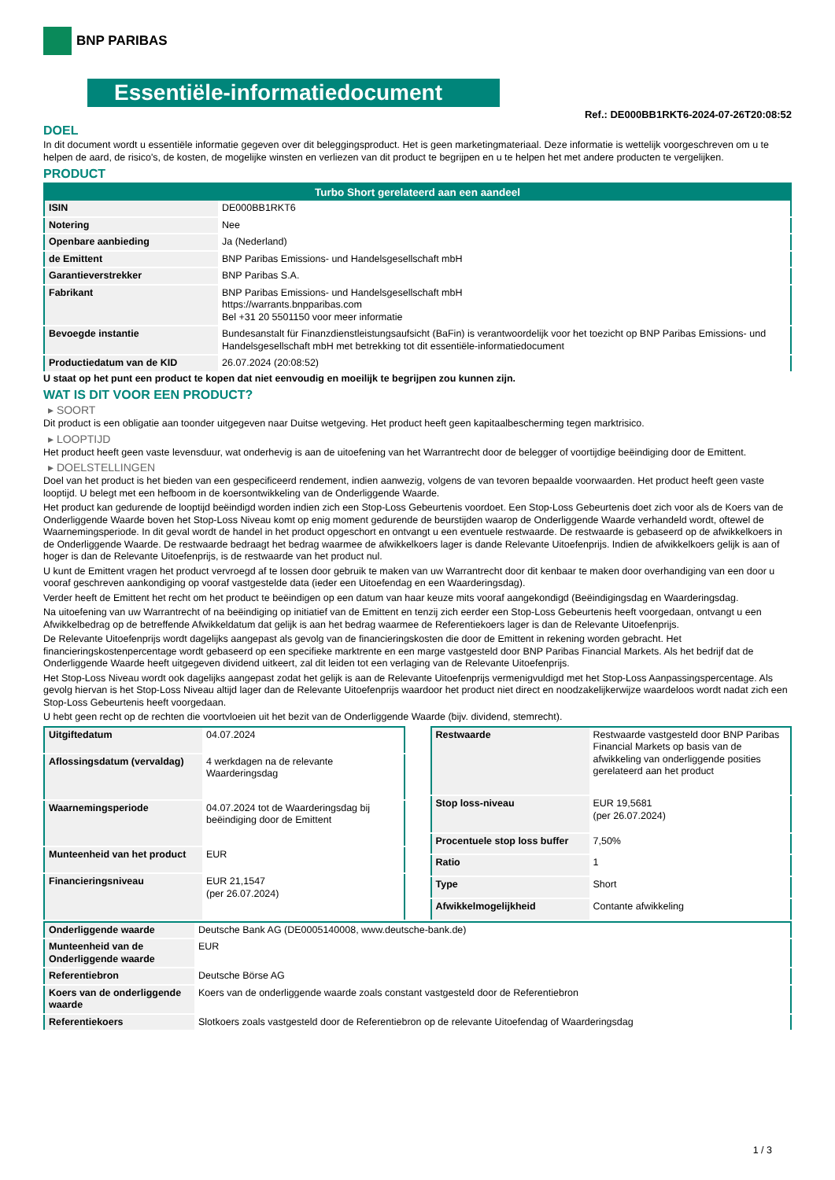BNP PARIBAS
Essentiële-informatiedocument
Ref.: DE000BB1RKT6-2024-07-26T20:08:52
DOEL
In dit document wordt u essentiële informatie gegeven over dit beleggingsproduct. Het is geen marketingmateriaal. Deze informatie is wettelijk voorgeschreven om u te helpen de aard, de risico's, de kosten, de mogelijke winsten en verliezen van dit product te begrijpen en u te helpen het met andere producten te vergelijken.
PRODUCT
| Turbo Short gerelateerd aan een aandeel | |
| --- | --- |
| ISIN | DE000BB1RKT6 |
| Notering | Nee |
| Openbare aanbieding | Ja (Nederland) |
| de Emittent | BNP Paribas Emissions- und Handelsgesellschaft mbH |
| Garantieverstrekker | BNP Paribas S.A. |
| Fabrikant | BNP Paribas Emissions- und Handelsgesellschaft mbH https://warrants.bnpparibas.com Bel +31 20 5501150 voor meer informatie |
| Bevoegde instantie | Bundesanstalt für Finanzdienstleistungsaufsicht (BaFin) is verantwoordelijk voor het toezicht op BNP Paribas Emissions- und Handelsgesellschaft mbH met betrekking tot dit essentiële-informatiedocument |
| Productiedatum van de KID | 26.07.2024 (20:08:52) |
U staat op het punt een product te kopen dat niet eenvoudig en moeilijk te begrijpen zou kunnen zijn.
WAT IS DIT VOOR EEN PRODUCT?
▸ SOORT
Dit product is een obligatie aan toonder uitgegeven naar Duitse wetgeving. Het product heeft geen kapitaalbescherming tegen marktrisico.
▸ LOOPTIJD
Het product heeft geen vaste levensduur, wat onderhevig is aan de uitoefening van het Warrantrecht door de belegger of voortijdige beëindiging door de Emittent.
▸ DOELSTELLINGEN
Doel van het product is het bieden van een gespecificeerd rendement, indien aanwezig, volgens de van tevoren bepaalde voorwaarden. Het product heeft geen vaste looptijd. U belegt met een hefboom in de koersontwikkeling van de Onderliggende Waarde.
Het product kan gedurende de looptijd beëindigd worden indien zich een Stop-Loss Gebeurtenis voordoet. Een Stop-Loss Gebeurtenis doet zich voor als de Koers van de Onderliggende Waarde boven het Stop-Loss Niveau komt op enig moment gedurende de beurstijden waarop de Onderliggende Waarde verhandeld wordt, oftewel de Waarnemingsperiode. In dit geval wordt de handel in het product opgeschort en ontvangt u een eventuele restwaarde. De restwaarde is gebaseerd op de afwikkelkoers in de Onderliggende Waarde. De restwaarde bedraagt het bedrag waarmee de afwikkelkoers lager is dande Relevante Uitoefenprijs. Indien de afwikkelkoers gelijk is aan of hoger is dan de Relevante Uitoefenprijs, is de restwaarde van het product nul.
U kunt de Emittent vragen het product vervroegd af te lossen door gebruik te maken van uw Warrantrecht door dit kenbaar te maken door overhandiging van een door u vooraf geschreven aankondiging op vooraf vastgestelde data (ieder een Uitoefendag en een Waarderingsdag).
Verder heeft de Emittent het recht om het product te beëindigen op een datum van haar keuze mits vooraf aangekondigd (Beëindigingsdag en Waarderingsdag.
Na uitoefening van uw Warrantrecht of na beëindiging op initiatief van de Emittent en tenzij zich eerder een Stop-Loss Gebeurtenis heeft voorgedaan, ontvangt u een Afwikkelbedrag op de betreffende Afwikkeldatum dat gelijk is aan het bedrag waarmee de Referentiekoers lager is dan de Relevante Uitoefenprijs.
De Relevante Uitoefenprijs wordt dagelijks aangepast als gevolg van de financieringskosten die door de Emittent in rekening worden gebracht. Het financieringskostenpercentage wordt gebaseerd op een specifieke marktrente en een marge vastgesteld door BNP Paribas Financial Markets. Als het bedrijf dat de Onderliggende Waarde heeft uitgegeven dividend uitkeert, zal dit leiden tot een verlaging van de Relevante Uitoefenprijs.
Het Stop-Loss Niveau wordt ook dagelijks aangepast zodat het gelijk is aan de Relevante Uitoefenprijs vermenigvuldigd met het Stop-Loss Aanpassingspercentage. Als gevolg hiervan is het Stop-Loss Niveau altijd lager dan de Relevante Uitoefenprijs waardoor het product niet direct en noodzakelijkerwijze waardeloos wordt nadat zich een Stop-Loss Gebeurtenis heeft voorgedaan.
U hebt geen recht op de rechten die voortvloeien uit het bezit van de Onderliggende Waarde (bijv. dividend, stemrecht).
| Uitgiftedatum | 04.07.2024 |
| Aflossingsdatum (vervaldag) | 4 werkdagen na de relevante Waarderingsdag |
| Waarnemingsperiode | 04.07.2024 tot de Waarderingsdag bij beëindiging door de Emittent |
| Munteenheid van het product | EUR |
| Financieringsniveau | EUR 21,1547 (per 26.07.2024) |
| Restwaarde | Restwaarde vastgesteld door BNP Paribas Financial Markets op basis van de afwikkeling van onderliggende posities gerelateerd aan het product |
| Stop loss-niveau | EUR 19,5681 (per 26.07.2024) |
| Procentuele stop loss buffer | 7,50% |
| Ratio | 1 |
| Type | Short |
| Afwikkelmogelijkheid | Contante afwikkeling |
| Onderliggende waarde | Deutsche Bank AG (DE0005140008, www.deutsche-bank.de) |
| Munteenheid van de Onderliggende waarde | EUR |
| Referentiebron | Deutsche Börse AG |
| Koers van de onderliggende waarde | Koers van de onderliggende waarde zoals constant vastgesteld door de Referentiebron |
| Referentiekoers | Slotkoers zoals vastgesteld door de Referentiebron op de relevante Uitoefendag of Waarderingsdag |
1 / 3